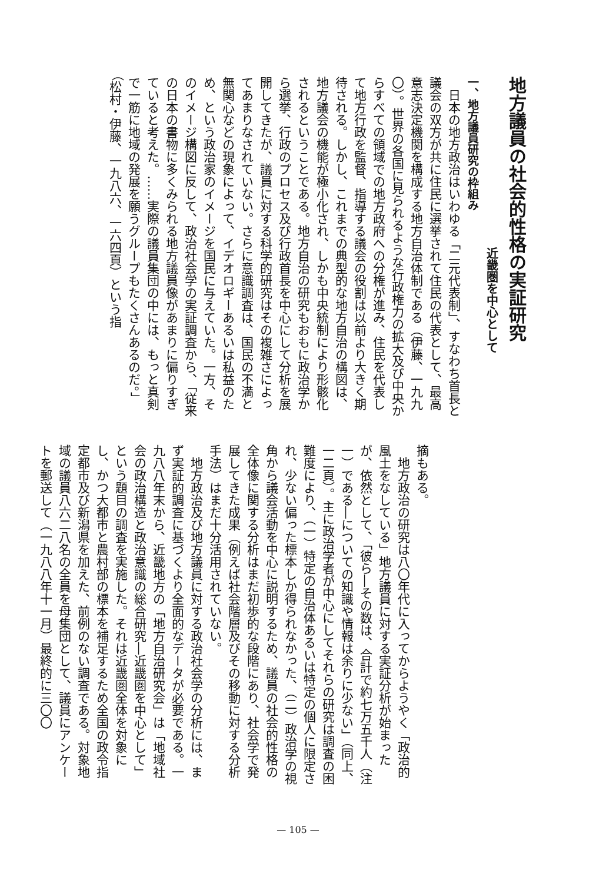地方議員の社会的性格の実証研究
近畿圏を中心として
一、地方議員研究の枠組み
日本の地方政治はいわゆる「二元代表制」、すなわち首長と議会の双方が共に住民に選挙されて住民の代表として、最高意志決定機関を構成する地方自治体制である（伊藤、一九九〇）。世界の各国に見られるような行政権力の拡大及び中央からすべての領域での地方政府への分権が進み、住民を代表して地方行政を監督、指導する議会の役割は以前より大きく期待される。しかし、これまでの典型的な地方自治の構図は、地方議会の機能が極小化され、しかも中央統制により形骸化されるということである。地方自治の研究もおもに政治学から選挙、行政のプロセス及び行政首長を中心にして分析を展開してきたが、議員に対する科学的研究はその複雑さによってあまりなされていない。さらに意識調査は、国民の不満と無関心などの現象によって、イデオロギーあるいは私益のため、という政治家のイメージを国民に与えていた。一方、そのイメージ構図に反して、政治社会学の実証調査から、「従来の日本の書物に多くみられる地方議員像があまりに偏りすぎていると考えた。……実際の議員集団の中には、もっと真剣で一筋に地域の発展を願うグループもたくさんあるのだ。」（松村・伊藤、一九八六、一六四頁）という指
摘もある。
地方政治の研究は八〇年代に入ってからようやく「政治的風土をなしている」地方議員に対する実証分析が始まったが、依然として、「彼ら―その数は、合計で約七万五千人（注一）である―についての知識や情報は余りに少ない」（同上、一二頁）。主に政治学者が中心にしてそれらの研究は調査の困難度により、（一）特定の自治体あるいは特定の個人に限定され、少ない偏った標本しか得られなかった、（二）政治学の視角から議会活動を中心に説明するため、議員の社会的性格の全体像に関する分析はまだ初歩的な段階にあり、社会学で発展してきた成果（例えば社会階層及びその移動に対する分析手法）はまだ十分活用されていない。
地方政治及び地方議員に対する政治社会学の分析には、まず実証的調査に基づくより全面的なデータが必要である。一九八八年末から、近畿地方の「地方自治研究会」は「地域社会の政治構造と政治意識の総合研究―近畿圏を中心として」という題目の調査を実施した。それは近畿圏全体を対象にし、かつ大都市と農村部の標本を補足するため全国の政令指定都市及び新潟県を加えた、前例のない調査である。対象地域の議員八六二八名の全員を母集団として、議員にアンケートを郵送して（一九八八年十一月）最終的に三〇〇
— 105 —